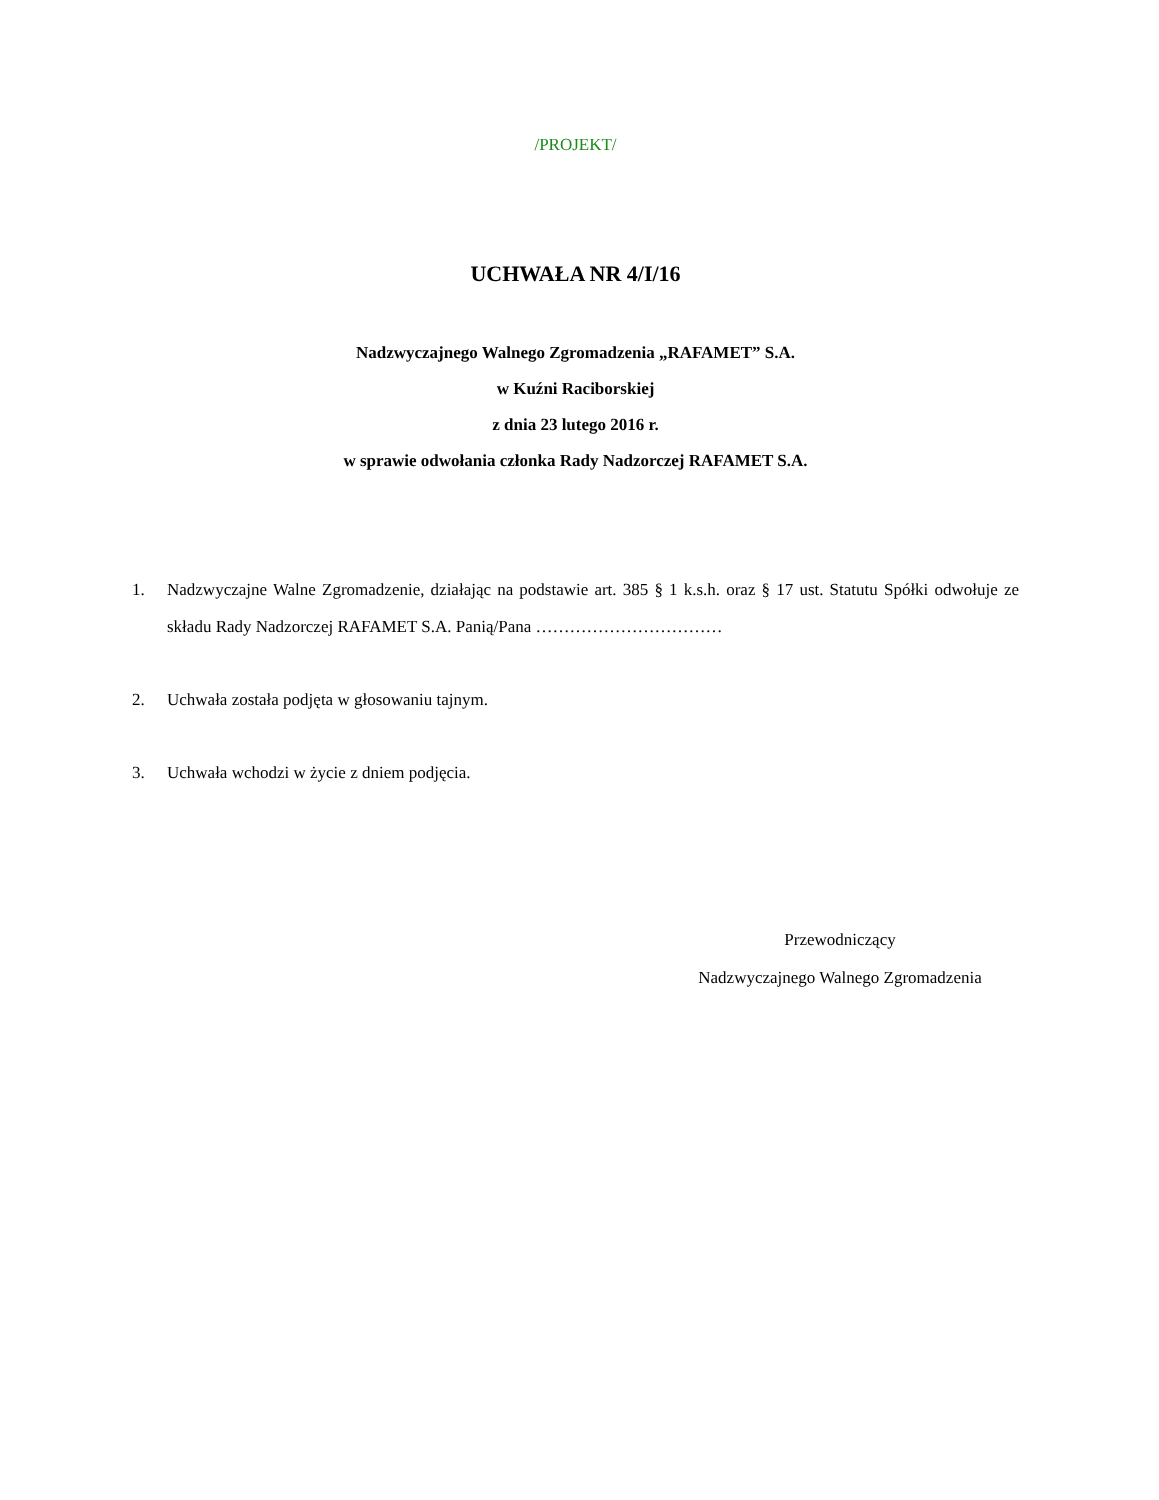/PROJEKT/
UCHWAŁA NR 4/I/16
Nadzwyczajnego Walnego Zgromadzenia „RAFAMET” S.A.
w Kuźni Raciborskiej
z dnia 23 lutego 2016 r.
w sprawie odwołania członka Rady Nadzorczej RAFAMET S.A.
1. Nadzwyczajne Walne Zgromadzenie, działając na podstawie art. 385 § 1 k.s.h. oraz § 17 ust. Statutu Spółki odwołuje ze składu Rady Nadzorczej RAFAMET S.A. Panią/Pana ……………………………
2. Uchwała została podjęta w głosowaniu tajnym.
3. Uchwała wchodzi w życie z dniem podjęcia.
Przewodniczący
Nadzwyczajnego Walnego Zgromadzenia